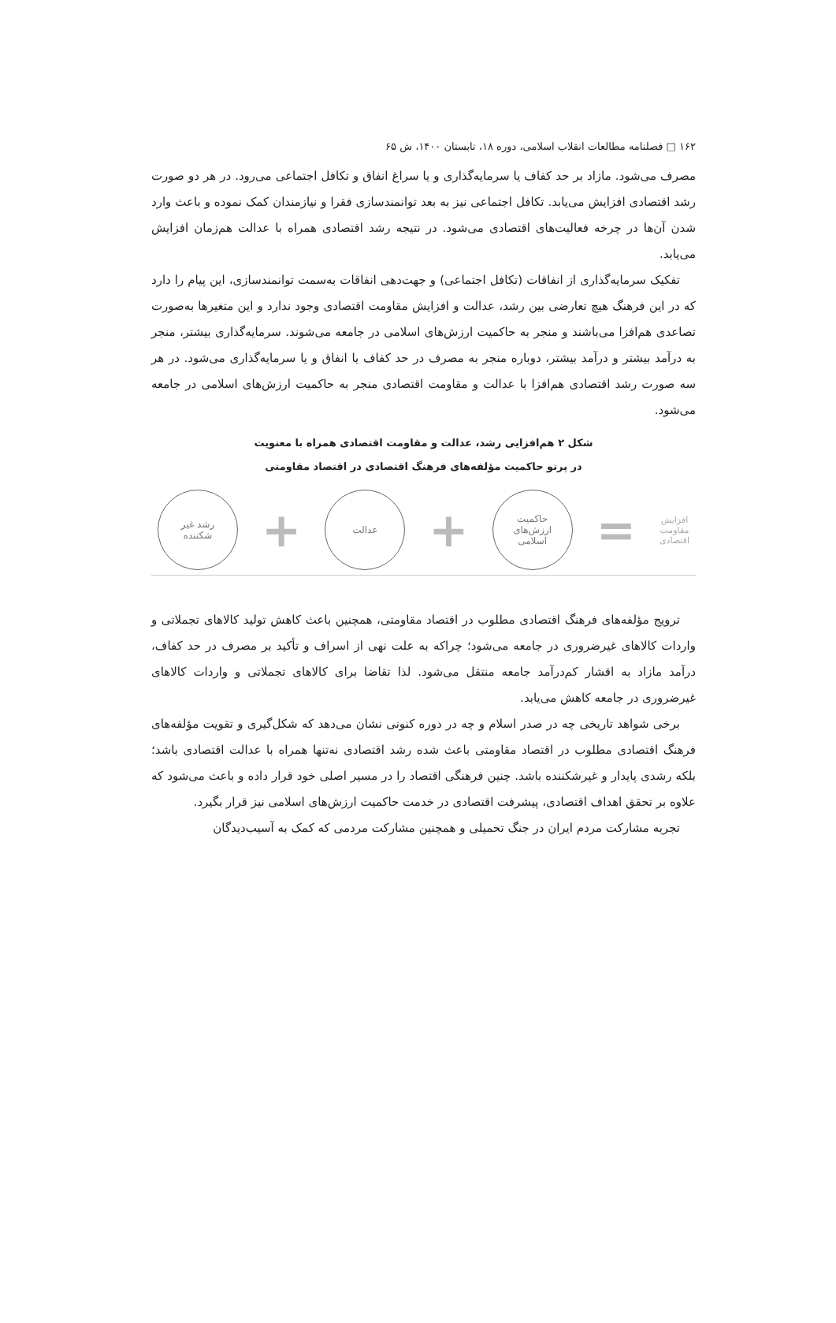۱۶۲ □ فصلنامه مطالعات انقلاب اسلامی، دوره ۱۸، تابستان ۱۴۰۰، ش ۶۵
مصرف می‌شود. مازاد بر حد کفاف یا سرمایه‌گذاری و یا سراغ انفاق و تکافل اجتماعی می‌رود. در هر دو صورت رشد اقتصادی افزایش می‌یابد. تکافل اجتماعی نیز به بعد توانمندسازی فقرا و نیازمندان کمک نموده و باعث وارد شدن آن‌ها در چرخه فعالیت‌های اقتصادی می‌شود. در نتیجه رشد اقتصادی همراه با عدالت هم‌زمان افزایش می‌یابد.
تفکیک سرمایه‌گذاری از انفاقات (تکافل اجتماعی) و جهت‌دهی انفاقات به‌سمت توانمندسازی، این پیام را دارد که در این فرهنگ هیچ تعارضی بین رشد، عدالت و افزایش مقاومت اقتصادی وجود ندارد و این متغیرها به‌صورت تصاعدی هم‌افزا می‌باشند و منجر به حاکمیت ارزش‌های اسلامی در جامعه می‌شوند. سرمایه‌گذاری بیشتر، منجر به درآمد بیشتر و درآمد بیشتر، دوباره منجر به مصرف در حد کفاف یا انفاق و یا سرمایه‌گذاری می‌شود. در هر سه صورت رشد اقتصادی هم‌افزا با عدالت و مقاومت اقتصادی منجر به حاکمیت ارزش‌های اسلامی در جامعه می‌شود.
شکل ۲ هم‌افزایی رشد، عدالت و مقاومت اقتصادی همراه با معنویت
در پرتو حاکمیت مؤلفه‌های فرهنگ اقتصادی در اقتصاد مقاومتی
رشد غیر
شکننده
+
عدالت
+
حاکمیت
ارزش‌های
اسلامی
=
افزایش
مقاومت
اقتصادی
ترویج مؤلفه‌های فرهنگ اقتصادی مطلوب در اقتصاد مقاومتی، همچنین باعث کاهش تولید کالاهای تجملاتی و واردات کالاهای غیرضروری در جامعه می‌شود؛ چراکه به علت نهی از اسراف و تأکید بر مصرف در حد کفاف، درآمد مازاد به اقشار کم‌درآمد جامعه منتقل می‌شود. لذا تقاضا برای کالاهای تجملاتی و واردات کالاهای غیرضروری در جامعه کاهش می‌یابد.
برخی شواهد تاریخی چه در صدر اسلام و چه در دوره کنونی نشان می‌دهد که شکل‌گیری و تقویت مؤلفه‌های فرهنگ اقتصادی مطلوب در اقتصاد مقاومتی باعث شده رشد اقتصادی نه‌تنها همراه با عدالت اقتصادی باشد؛ بلکه رشدی پایدار و غیرشکننده باشد. چنین فرهنگی اقتصاد را در مسیر اصلی خود قرار داده و باعث می‌شود که علاوه بر تحقق اهداف اقتصادی، پیشرفت اقتصادی در خدمت حاکمیت ارزش‌های اسلامی نیز قرار بگیرد.
تجربه مشارکت مردم ایران در جنگ تحمیلی و همچنین مشارکت مردمی که کمک به آسیب‌دیدگان